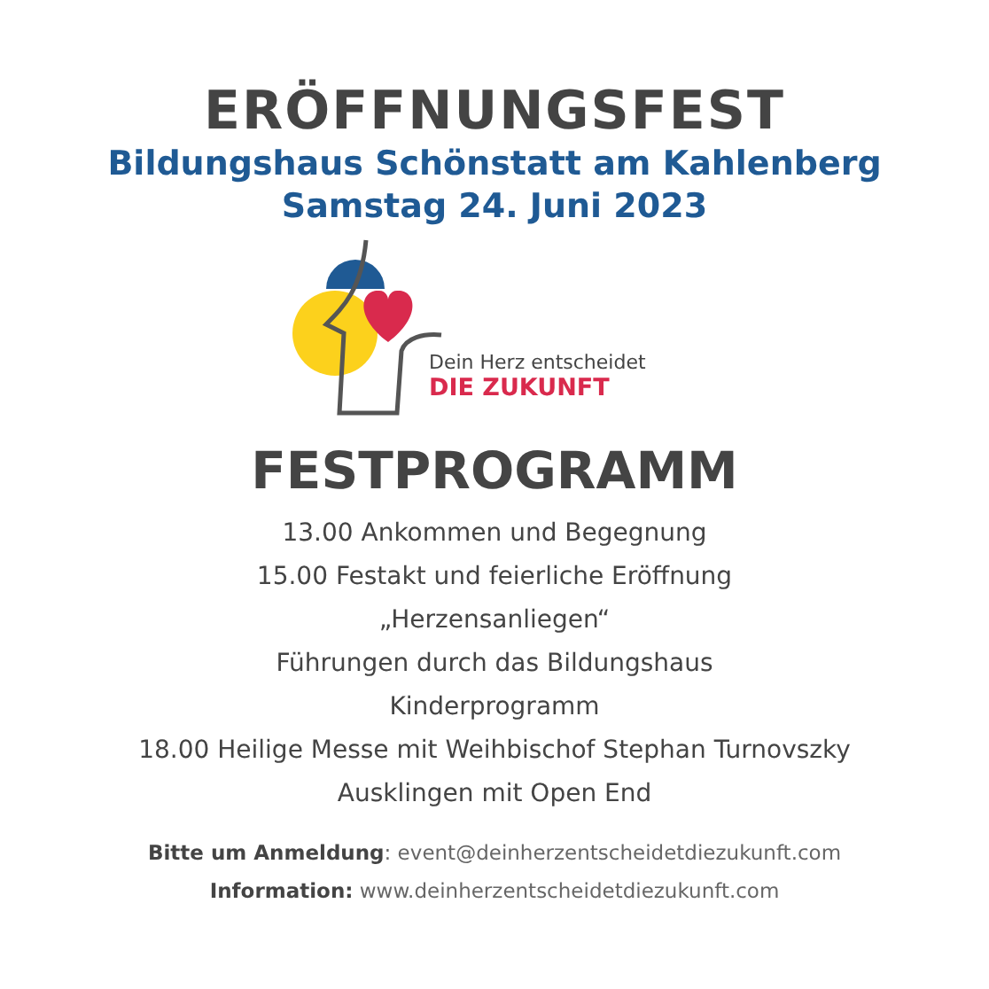ERÖFFNUNGSFEST
Bildungshaus Schönstatt am Kahlenberg
Samstag 24. Juni 2023
Dein Herz entscheidet
DIE ZUKUNFT
FESTPROGRAMM
13.00 Ankommen und Begegnung
15.00 Festakt und feierliche Eröffnung
„Herzensanliegen“
Führungen durch das Bildungshaus
Kinderprogramm
18.00 Heilige Messe mit Weihbischof Stephan Turnovszky
Ausklingen mit Open End
Bitte um Anmeldung: event@deinherzentscheidetdiezukunft.com
Information: www.deinherzentscheidetdiezukunft.com